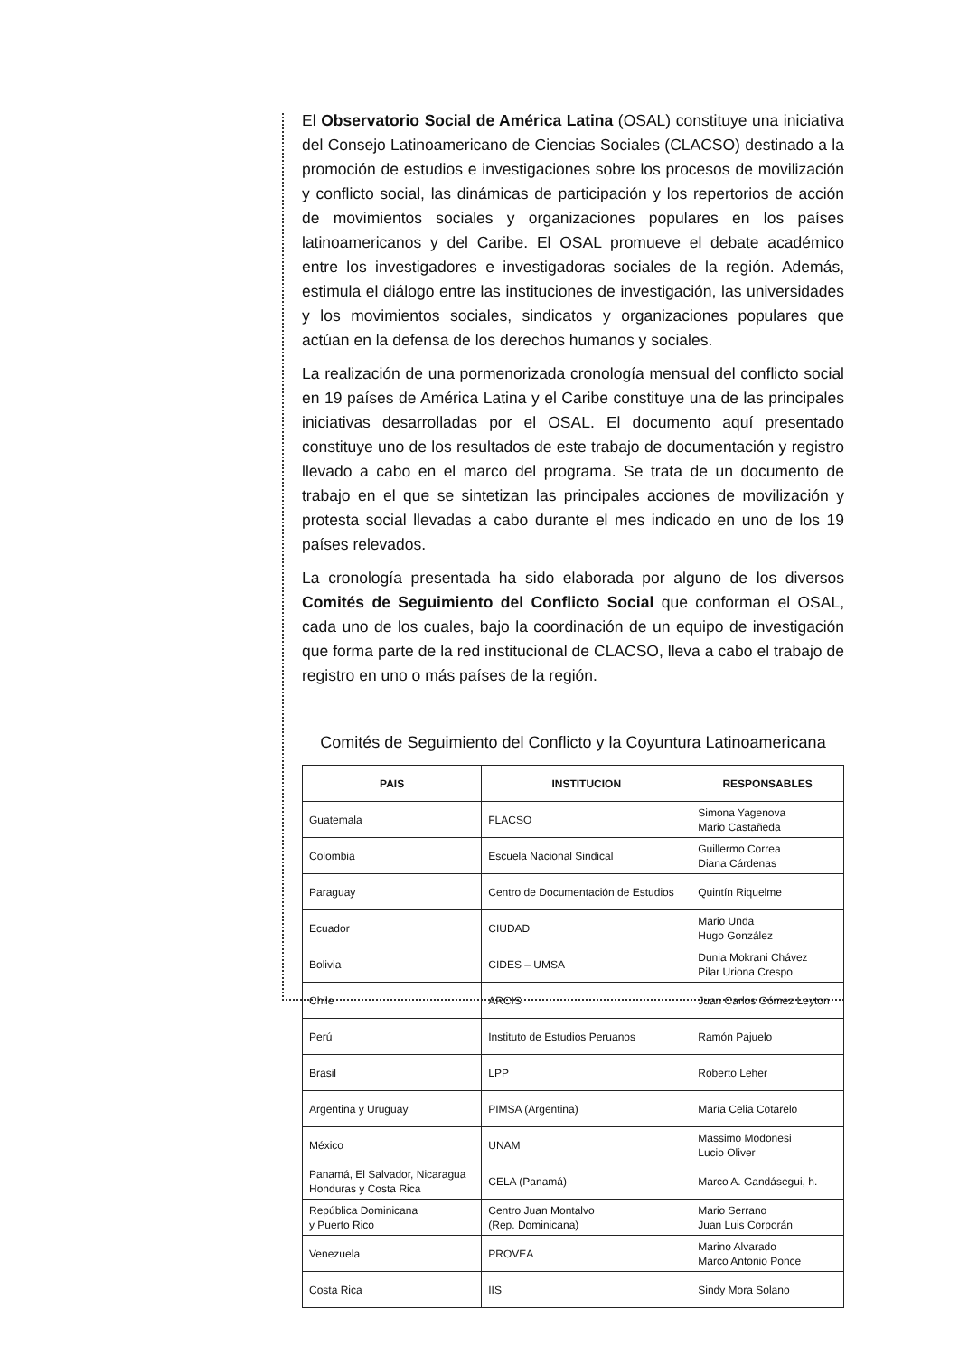El Observatorio Social de América Latina (OSAL) constituye una iniciativa del Consejo Latinoamericano de Ciencias Sociales (CLACSO) destinado a la promoción de estudios e investigaciones sobre los procesos de movilización y conflicto social, las dinámicas de participación y los repertorios de acción de movimientos sociales y organizaciones populares en los países latinoamericanos y del Caribe. El OSAL promueve el debate académico entre los investigadores e investigadoras sociales de la región. Además, estimula el diálogo entre las instituciones de investigación, las universidades y los movimientos sociales, sindicatos y organizaciones populares que actúan en la defensa de los derechos humanos y sociales.
La realización de una pormenorizada cronología mensual del conflicto social en 19 países de América Latina y el Caribe constituye una de las principales iniciativas desarrolladas por el OSAL. El documento aquí presentado constituye uno de los resultados de este trabajo de documentación y registro llevado a cabo en el marco del programa. Se trata de un documento de trabajo en el que se sintetizan las principales acciones de movilización y protesta social llevadas a cabo durante el mes indicado en uno de los 19 países relevados.
La cronología presentada ha sido elaborada por alguno de los diversos Comités de Seguimiento del Conflicto Social que conforman el OSAL, cada uno de los cuales, bajo la coordinación de un equipo de investigación que forma parte de la red institucional de CLACSO, lleva a cabo el trabajo de registro en uno o más países de la región.
Comités de Seguimiento del Conflicto y la Coyuntura Latinoamericana
| PAIS | INSTITUCION | RESPONSABLES |
| --- | --- | --- |
| Guatemala | FLACSO | Simona Yagenova Mario Castañeda |
| Colombia | Escuela Nacional Sindical | Guillermo Correa Diana Cárdenas |
| Paraguay | Centro de Documentación de Estudios | Quintín Riquelme |
| Ecuador | CIUDAD | Mario Unda Hugo González |
| Bolivia | CIDES – UMSA | Dunia Mokrani Chávez Pilar Uriona Crespo |
| Chile | ARCIS | Juan Carlos Gómez Leyton |
| Perú | Instituto de Estudios Peruanos | Ramón Pajuelo |
| Brasil | LPP | Roberto Leher |
| Argentina y Uruguay | PIMSA (Argentina) | María Celia Cotarelo |
| México | UNAM | Massimo Modonesi Lucio Oliver |
| Panamá, El Salvador, Nicaragua Honduras y Costa Rica | CELA (Panamá) | Marco A. Gandásegui, h. |
| República Dominicana y Puerto Rico | Centro Juan Montalvo (Rep. Dominicana) | Mario Serrano Juan Luis Corporán |
| Venezuela | PROVEA | Marino Alvarado Marco Antonio Ponce |
| Costa Rica | IIS | Sindy Mora Solano |